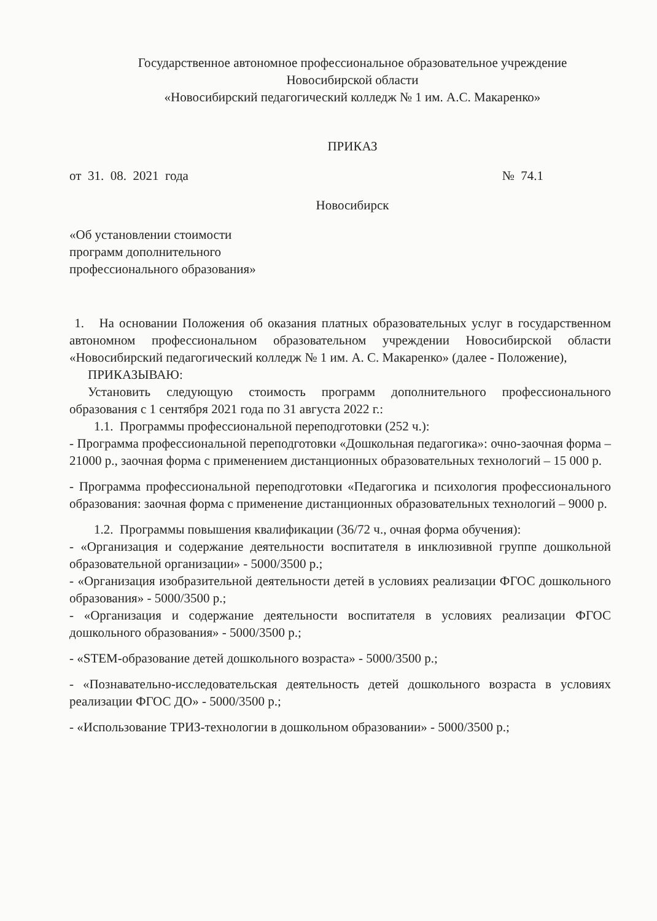Государственное автономное профессиональное образовательное учреждение
Новосибирской области
«Новосибирский педагогический колледж № 1 им. А.С. Макаренко»
ПРИКАЗ
от 31. 08. 2021 года № 74.1
Новосибирск
«Об установлении стоимости программ дополнительного профессионального образования»
1. На основании Положения об оказания платных образовательных услуг в государственном автономном профессиональном образовательном учреждении Новосибирской области «Новосибирский педагогический колледж № 1 им. А. С. Макаренко» (далее - Положение),
ПРИКАЗЫВАЮ:
Установить следующую стоимость программ дополнительного профессионального образования с 1 сентября 2021 года по 31 августа 2022 г.:
1.1. Программы профессиональной переподготовки (252 ч.):
- Программа профессиональной переподготовки «Дошкольная педагогика»: очно-заочная форма – 21000 р., заочная форма с применением дистанционных образовательных технологий – 15 000 р.
- Программа профессиональной переподготовки «Педагогика и психология профессионального образования: заочная форма с применение дистанционных образовательных технологий – 9000 р.
1.2. Программы повышения квалификации (36/72 ч., очная форма обучения):
- «Организация и содержание деятельности воспитателя в инклюзивной группе дошкольной образовательной организации» - 5000/3500 р.;
- «Организация изобразительной деятельности детей в условиях реализации ФГОС дошкольного образования» - 5000/3500 р.;
- «Организация и содержание деятельности воспитателя в условиях реализации ФГОС дошкольного образования» - 5000/3500 р.;
- «STEM-образование детей дошкольного возраста» - 5000/3500 р.;
- «Познавательно-исследовательская деятельность детей дошкольного возраста в условиях реализации ФГОС ДО» - 5000/3500 р.;
- «Использование ТРИЗ-технологии в дошкольном образовании» - 5000/3500 р.;